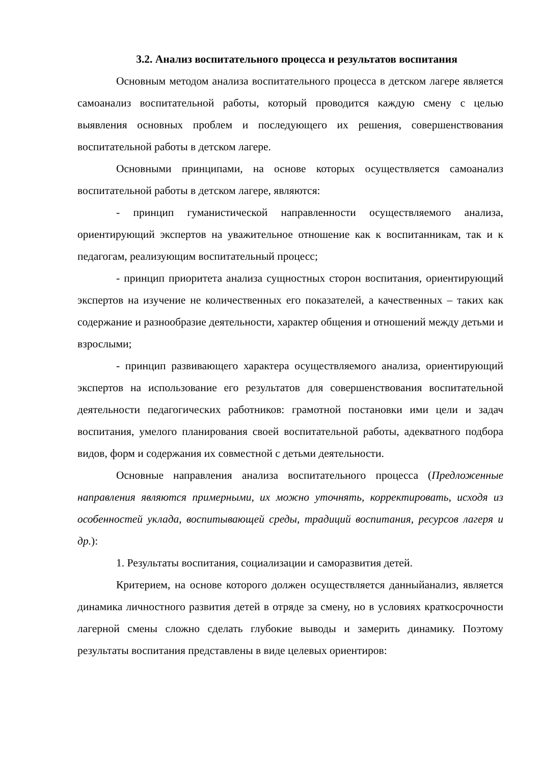3.2. Анализ воспитательного процесса и результатов воспитания
Основным методом анализа воспитательного процесса в детском лагере является самоанализ воспитательной работы, который проводится каждую смену с целью выявления основных проблем и последующего их решения, совершенствования воспитательной работы в детском лагере.
Основными принципами, на основе которых осуществляется самоанализ воспитательной работы в детском лагере, являются:
- принцип гуманистической направленности осуществляемого анализа, ориентирующий экспертов на уважительное отношение как к воспитанникам, так и к педагогам, реализующим воспитательный процесс;
- принцип приоритета анализа сущностных сторон воспитания, ориентирующий экспертов на изучение не количественных его показателей, а качественных – таких как содержание и разнообразие деятельности, характер общения и отношений между детьми и взрослыми;
- принцип развивающего характера осуществляемого анализа, ориентирующий экспертов на использование его результатов для совершенствования воспитательной деятельности педагогических работников: грамотной постановки ими цели и задач воспитания, умелого планирования своей воспитательной работы, адекватного подбора видов, форм и содержания их совместной с детьми деятельности.
Основные направления анализа воспитательного процесса (Предложенные направления являются примерными, их можно уточнять, корректировать, исходя из особенностей уклада, воспитывающей среды, традиций воспитания, ресурсов лагеря и др.):
1. Результаты воспитания, социализации и саморазвития детей.
Критерием, на основе которого должен осуществляется данныйанализ, является динамика личностного развития детей в отряде за смену, но в условиях краткосрочности лагерной смены сложно сделать глубокие выводы и замерить динамику. Поэтому результаты воспитания представлены в виде целевых ориентиров: